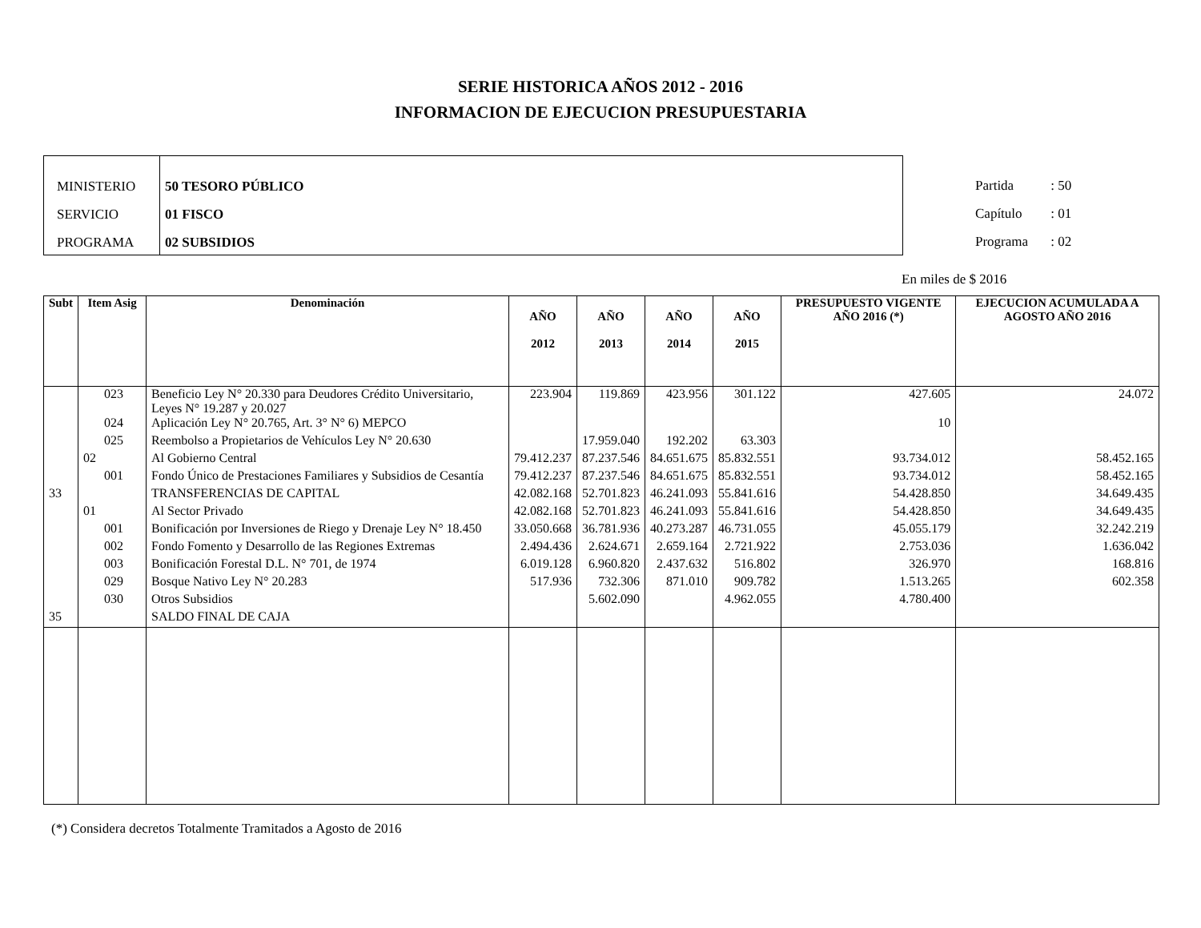SERIE HISTORICA AÑOS 2012 - 2016
INFORMACION DE EJECUCION PRESUPUESTARIA
MINISTERIO
SERVICIO
PROGRAMA
50 TESORO PÚBLICO
01 FISCO
02 SUBSIDIOS
Partida : 50
Capítulo : 01
Programa : 02
En miles de $ 2016
| Subt | Item Asig | Denominación | AÑO 2012 | AÑO 2013 | AÑO 2014 | AÑO 2015 | PRESUPUESTO VIGENTE AÑO 2016 (*) | EJECUCION ACUMULADA A AGOSTO AÑO 2016 |
| --- | --- | --- | --- | --- | --- | --- | --- | --- |
| | 023 | Beneficio Ley N° 20.330 para Deudores Crédito Universitario, Leyes N° 19.287 y 20.027 | 223.904 | 119.869 | 423.956 | 301.122 | 427.605 | 24.072 |
| | 024 | Aplicación Ley N° 20.765, Art. 3° N° 6) MEPCO | | | | | 10 | |
| | 025 | Reembolso a Propietarios de Vehículos Ley N° 20.630 | | 17.959.040 | 192.202 | 63.303 | | |
| | 02 | Al Gobierno Central | 79.412.237 | 87.237.546 | 84.651.675 | 85.832.551 | 93.734.012 | 58.452.165 |
| | 001 | Fondo Único de Prestaciones Familiares y Subsidios de Cesantía | 79.412.237 | 87.237.546 | 84.651.675 | 85.832.551 | 93.734.012 | 58.452.165 |
| 33 | | TRANSFERENCIAS DE CAPITAL | 42.082.168 | 52.701.823 | 46.241.093 | 55.841.616 | 54.428.850 | 34.649.435 |
| | 01 | Al Sector Privado | 42.082.168 | 52.701.823 | 46.241.093 | 55.841.616 | 54.428.850 | 34.649.435 |
| | 001 | Bonificación por Inversiones de Riego y Drenaje Ley N° 18.450 | 33.050.668 | 36.781.936 | 40.273.287 | 46.731.055 | 45.055.179 | 32.242.219 |
| | 002 | Fondo Fomento y Desarrollo de las Regiones Extremas | 2.494.436 | 2.624.671 | 2.659.164 | 2.721.922 | 2.753.036 | 1.636.042 |
| | 003 | Bonificación Forestal D.L. N° 701, de 1974 | 6.019.128 | 6.960.820 | 2.437.632 | 516.802 | 326.970 | 168.816 |
| | 029 | Bosque Nativo Ley N° 20.283 | 517.936 | 732.306 | 871.010 | 909.782 | 1.513.265 | 602.358 |
| | 030 | Otros Subsidios | | 5.602.090 | | 4.962.055 | 4.780.400 | |
| 35 | | SALDO FINAL DE CAJA | | | | | | |
(*) Considera decretos Totalmente Tramitados a Agosto de 2016